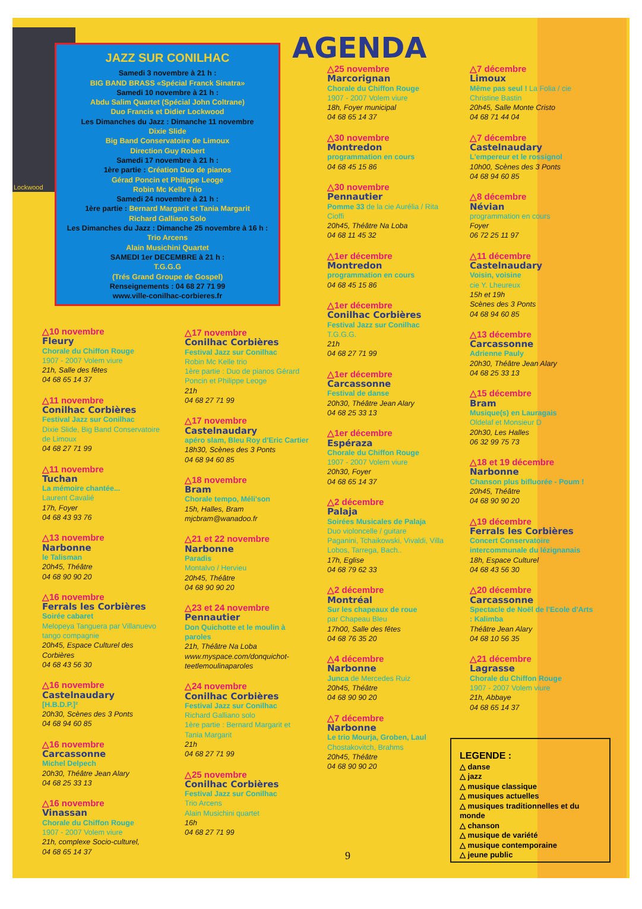Lockwood
JAZZ SUR CONILHAC
Samedi 3 novembre à 21 h :
BIG BAND BRASS «Spécial Franck Sinatra»
Samedi 10 novembre à 21 h :
Abdu Salim Quartet (Spécial John Coltrane)
Duo Francis et Didier Lockwood
Les Dimanches du Jazz : Dimanche 11 novembre
Dixie Slide
Big Band Conservatoire de Limoux
Direction Guy Robert
Samedi 17 novembre à 21 h :
1ère partie : Création Duo de pianos
Gérad Poncin et Philippe Leoge
Robin Mc Kelle Trio
Samedi 24 novembre à 21 h :
1ère partie : Bernard Margarit et Tania Margarit
Richard Galliano Solo
Les Dimanches du Jazz : Dimanche 25 novembre à 16 h :
Trio Arcens
Alain Musichini Quartet
SAMEDI 1er DECEMBRE à 21 h :
T.G.G.G
(Trés Grand Groupe de Gospel)
Renseignements : 04 68 27 71 99
www.ville-conilhac-corbieres.fr
AGENDA
△10 novembre
Fleury
Chorale du Chiffon Rouge
1907 - 2007 Volem viure
21h, Salle des fêtes
04 68 65 14 37
△11 novembre
Conilhac Corbières
Festival Jazz sur Conilhac
Dixie Slide, Big Band Conservatoire de Limoux
04 68 27 71 99
△11 novembre
Tuchan
La mémoire chantée...
Laurent Cavalié
17h, Foyer
04 68 43 93 76
△13 novembre
Narbonne
le Talisman
20h45, Théâtre
04 68 90 90 20
△16 novembre
Ferrals les Corbières
Soirée cabaret
Melopeya Tanguera par Villanuevo tango compagnie
20h45, Espace Culturel des Corbières
04 68 43 56 30
△16 novembre
Castelnaudary
[H.B.D.P.]²
20h30, Scènes des 3 Ponts
04 68 94 60 85
△16 novembre
Carcassonne
Michel Delpech
20h30, Théâtre Jean Alary
04 68 25 33 13
△16 novembre
Vinassan
Chorale du Chiffon Rouge
1907 - 2007 Volem viure
21h, complexe Socio-culturel,
04 68 65 14 37
△17 novembre
Conilhac Corbières
Festival Jazz sur Conilhac
Robin Mc Kelle trio
1ère partie : Duo de pianos Gérard Poncin et Philippe Leoge
21h
04 68 27 71 99
△17 novembre
Castelnaudary
apéro slam, Bleu Roy d'Eric Cartier
18h30, Scènes des 3 Ponts
04 68 94 60 85
△18 novembre
Bram
Chorale tempo, Méli'son
15h, Halles, Bram
mjcbram@wanadoo.fr
△21 et 22 novembre
Narbonne
Paradis
Montalvo / Hervieu
20h45, Théâtre
04 68 90 90 20
△23 et 24 novembre
Pennautier
Don Quichotte et le moulin à paroles
21h, Théâtre Na Loba
www.myspace.com/donquichot-teetlemoulinaparoles
△24 novembre
Conilhac Corbières
Festival Jazz sur Conilhac
Richard Galliano solo
1ère partie : Bernard Margarit et Tania Margarit
21h
04 68 27 71 99
△25 novembre
Conilhac Corbières
Festival Jazz sur Conilhac
Trio Arcens
Alain Musichini quartet
16h
04 68 27 71 99
△25 novembre
Marcorignan
Chorale du Chiffon Rouge
1907 - 2007 Volem viure
18h, Foyer municipal
04 68 65 14 37
△30 novembre
Montredon
programmation en cours
04 68 45 15 86
△30 novembre
Pennautier
Pomme 33 de la cie Aurélia / Rita Cioffi
20h45, Théâtre Na Loba
04 68 11 45 32
△1er décembre
Montredon
programmation en cours
04 68 45 15 86
△1er décembre
Conilhac Corbières
Festival Jazz sur Conilhac
T.G.G.G.
21h
04 68 27 71 99
△1er décembre
Carcassonne
Festival de danse
20h30, Théâtre Jean Alary
04 68 25 33 13
△1er décembre
Espéraza
Chorale du Chiffon Rouge
1907 - 2007 Volem viure
20h30, Foyer
04 68 65 14 37
△2 décembre
Palaja
Soirées Musicales de Palaja
Duo violoncelle / guitare
Paganini, Tchaikowski, Vivaldi, Villa Lobos, Tarrega, Bach..
17h, Eglise
04 68 79 62 33
△2 décembre
Montréal
Sur les chapeaux de roue
par Chapeau Bleu
17h00, Salle des fêtes
04 68 76 35 20
△4 décembre
Narbonne
Junca de Mercedes Ruiz
20h45, Théâtre
04 68 90 90 20
△7 décembre
Narbonne
Le trio Mourja, Groben, Laul
Chostakovitch, Brahms
20h45, Théâtre
04 68 90 90 20
△7 décembre
Limoux
Même pas seul ! La Folia / cie Christine Bastin
20h45, Salle Monte Cristo
04 68 71 44 04
△7 décembre
Castelnaudary
L'empereur et le rossignol
10h00, Scènes des 3 Ponts
04 68 94 60 85
△8 décembre
Névian
programmation en cours
Foyer
06 72 25 11 97
△11 décembre
Castelnaudary
Voisin, voisine
cie Y. Lheureux
15h et 19h
Scènes des 3 Ponts
04 68 94 60 85
△13 décembre
Carcassonne
Adrienne Pauly
20h30, Théâtre Jean Alary
04 68 25 33 13
△15 décembre
Bram
Musique(s) en Lauragais
Oldelaf et Monsieur D
20h30, Les Halles
06 32 99 75 73
△18 et 19 décembre
Narbonne
Chanson plus bifluorée - Poum !
20h45, Théâtre
04 68 90 90 20
△19 décembre
Ferrals les Corbières
Concert Conservatoire intercommunale du lézignanais
18h, Espace Culturel
04 68 43 56 30
△20 décembre
Carcassonne
Spectacle de Noël de l'Ecole d'Arts : Kalimba
Théâtre Jean Alary
04 68 10 56 35
△21 décembre
Lagrasse
Chorale du Chiffon Rouge
1907 - 2007 Volem viure
21h, Abbaye
04 68 65 14 37
LEGENDE :
△ danse
△ jazz
△ musique classique
△ musiques actuelles
△ musiques traditionnelles et du monde
△ chanson
△ musique de variété
△ musique contemporaine
△ jeune public
9